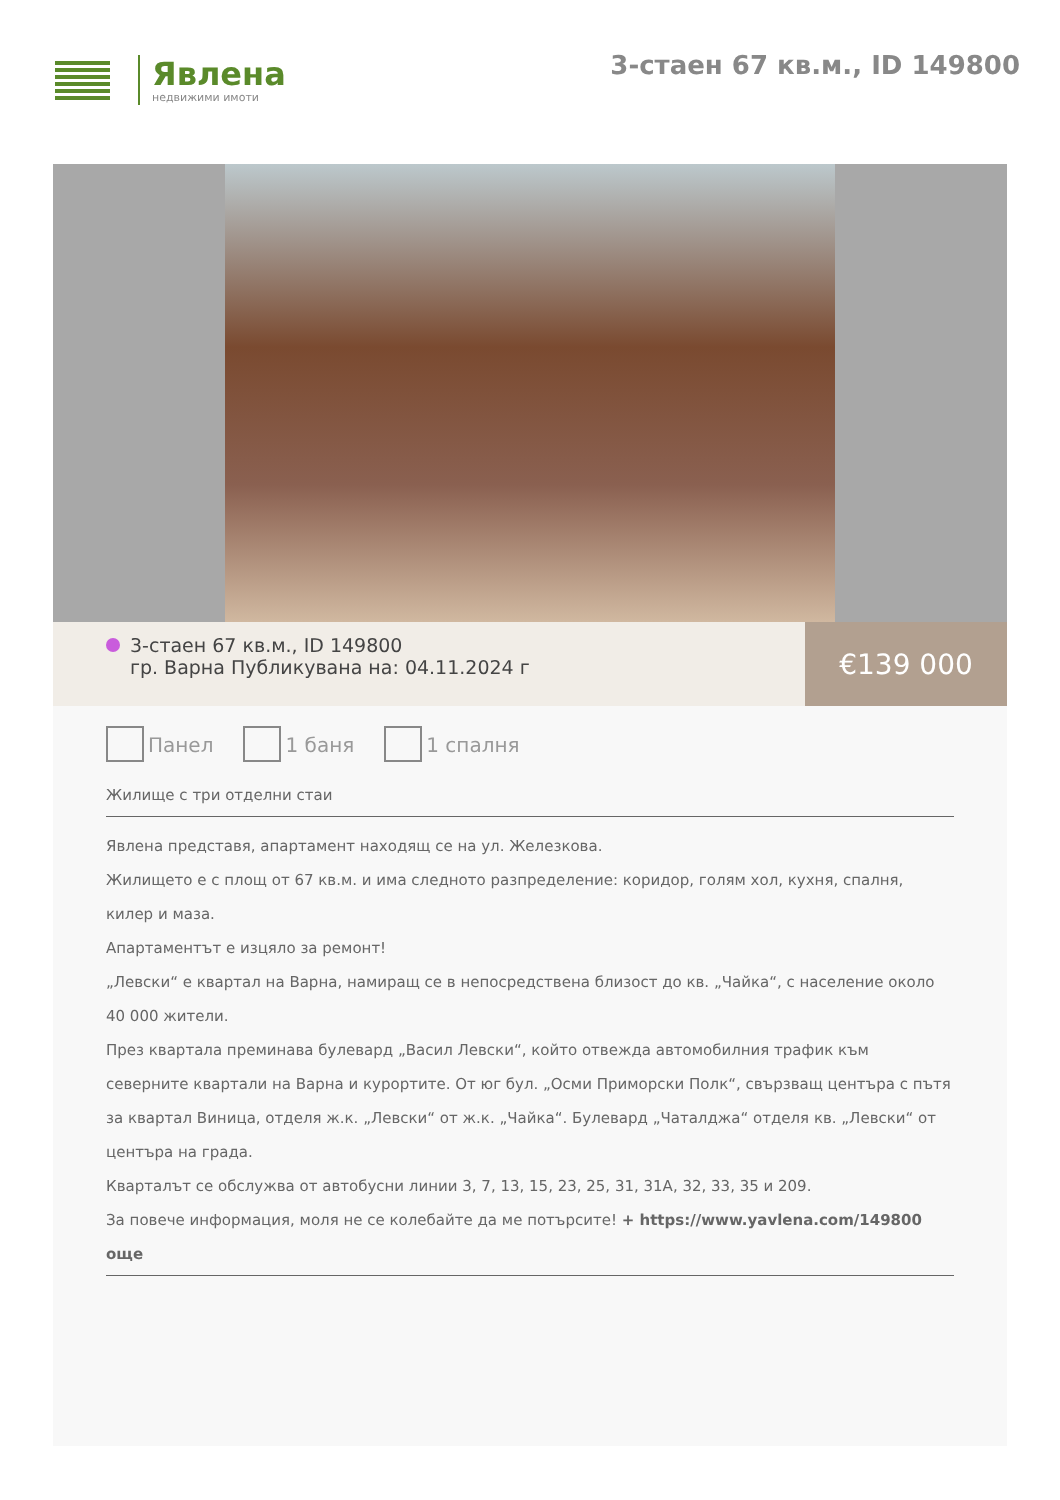Явлена
недвижими имоти
3-стаен 67 кв.м., ID 149800
3-стаен 67 кв.м., ID 149800
гр. Варна Публикувана на: 04.11.2024 г
€139 000
Панел 1 баня 1 спалня
Жилище с три отделни стаи
Явлена представя, апартамент находящ се на ул. Железкова.
Жилището е с площ от 67 кв.м. и има следното разпределение: коридор, голям хол, кухня, спалня, килер и маза.
Апартаментът е изцяло за ремонт!
„Левски“ е квартал на Варна, намиращ се в непосредствена близост до кв. „Чайка“, с население около 40 000 жители.
През квартала преминава булевард „Васил Левски“, който отвежда автомобилния трафик към северните квартали на Варна и курортите. От юг бул. „Осми Приморски Полк“, свързващ центъра с пътя за квартал Виница, отделя ж.к. „Левски“ от ж.к. „Чайка“. Булевард „Чаталджа“ отделя кв. „Левски“ от центъра на града.
Кварталът се обслужва от автобусни линии 3, 7, 13, 15, 23, 25, 31, 31А, 32, 33, 35 и 209.
За повече информация, моля не се колебайте да ме потърсите! + https://www.yavlena.com/149800 още